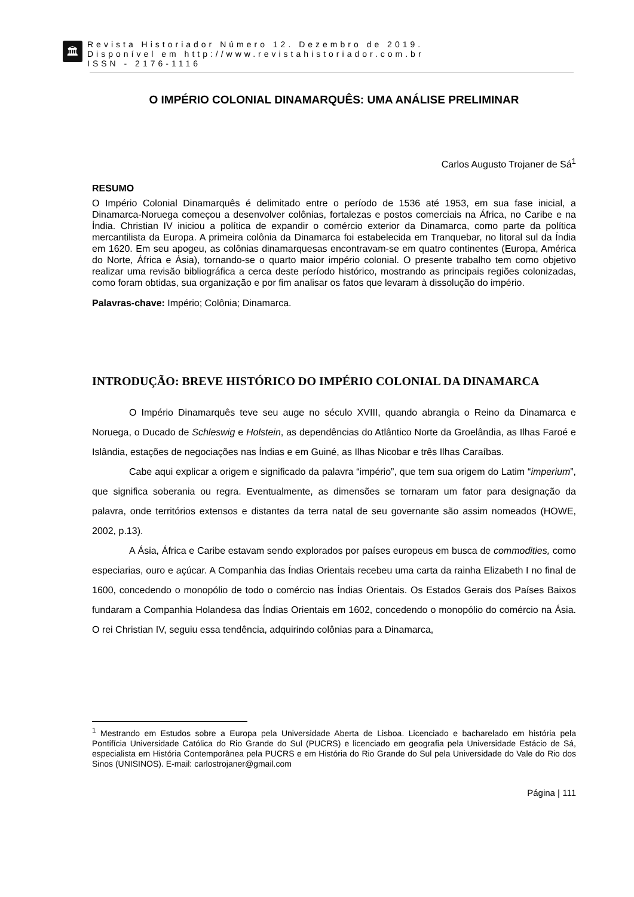🏛
Revista Historiador Número 12. Dezembro de 2019.
Disponível em http://www.revistahistoriador.com.br
ISSN - 2176-1116
O IMPÉRIO COLONIAL DINAMARQUÊS: UMA ANÁLISE PRELIMINAR
Carlos Augusto Trojaner de Sá<sup>1</sup>
RESUMO
O Império Colonial Dinamarquês é delimitado entre o período de 1536 até 1953, em sua fase inicial, a Dinamarca-Noruega começou a desenvolver colônias, fortalezas e postos comerciais na África, no Caribe e na Índia. Christian IV iniciou a política de expandir o comércio exterior da Dinamarca, como parte da política mercantilista da Europa. A primeira colônia da Dinamarca foi estabelecida em Tranquebar, no litoral sul da Índia em 1620. Em seu apogeu, as colônias dinamarquesas encontravam-se em quatro continentes (Europa, América do Norte, África e Ásia), tornando-se o quarto maior império colonial. O presente trabalho tem como objetivo realizar uma revisão bibliográfica a cerca deste período histórico, mostrando as principais regiões colonizadas, como foram obtidas, sua organização e por fim analisar os fatos que levaram à dissolução do império.
Palavras-chave: Império; Colônia; Dinamarca.
INTRODUÇÃO: BREVE HISTÓRICO DO IMPÉRIO COLONIAL DA DINAMARCA
O Império Dinamarquês teve seu auge no século XVIII, quando abrangia o Reino da Dinamarca e Noruega, o Ducado de Schleswig e Holstein, as dependências do Atlântico Norte da Groelândia, as Ilhas Faroé e Islândia, estações de negociações nas Índias e em Guiné, as Ilhas Nicobar e três Ilhas Caraíbas.
Cabe aqui explicar a origem e significado da palavra “império”, que tem sua origem do Latim “imperium”, que significa soberania ou regra. Eventualmente, as dimensões se tornaram um fator para designação da palavra, onde territórios extensos e distantes da terra natal de seu governante são assim nomeados (HOWE, 2002, p.13).
A Ásia, África e Caribe estavam sendo explorados por países europeus em busca de commodities, como especiarias, ouro e açúcar. A Companhia das Índias Orientais recebeu uma carta da rainha Elizabeth I no final de 1600, concedendo o monopólio de todo o comércio nas Índias Orientais. Os Estados Gerais dos Países Baixos fundaram a Companhia Holandesa das Índias Orientais em 1602, concedendo o monopólio do comércio na Ásia. O rei Christian IV, seguiu essa tendência, adquirindo colônias para a Dinamarca,
<sup>1</sup> Mestrando em Estudos sobre a Europa pela Universidade Aberta de Lisboa. Licenciado e bacharelado em história pela Pontifícia Universidade Católica do Rio Grande do Sul (PUCRS) e licenciado em geografia pela Universidade Estácio de Sá, especialista em História Contemporânea pela PUCRS e em História do Rio Grande do Sul pela Universidade do Vale do Rio dos Sinos (UNISINOS). E-mail: carlostrojaner@gmail.com
Página | 111